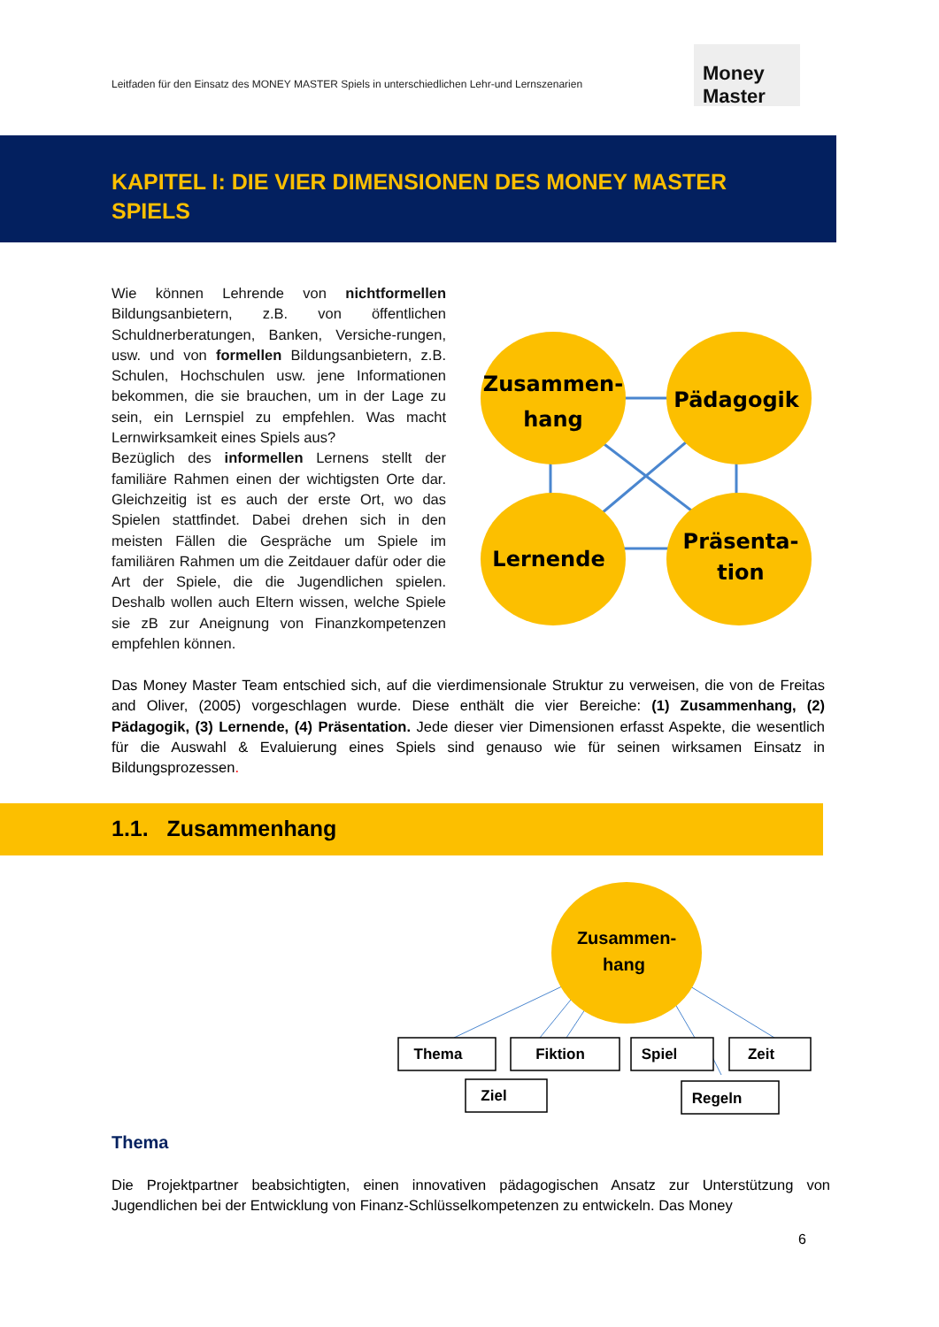Leitfaden für den Einsatz des MONEY MASTER Spiels in unterschiedlichen Lehr-und Lernszenarien
Money Master
KAPITEL I: DIE VIER DIMENSIONEN DES MONEY MASTER SPIELS
Wie können Lehrende von nichtformellen Bildungsanbietern, z.B. von öffentlichen Schuldnerberatungen, Banken, Versiche-rungen, usw. und von formellen Bildungsanbietern, z.B. Schulen, Hochschulen usw. jene Informationen bekommen, die sie brauchen, um in der Lage zu sein, ein Lernspiel zu empfehlen. Was macht Lernwirksamkeit eines Spiels aus?
Bezüglich des informellen Lernens stellt der familiäre Rahmen einen der wichtigsten Orte dar. Gleichzeitig ist es auch der erste Ort, wo das Spielen stattfindet. Dabei drehen sich in den meisten Fällen die Gespräche um Spiele im familiären Rahmen um die Zeitdauer dafür oder die Art der Spiele, die die Jugendlichen spielen. Deshalb wollen auch Eltern wissen, welche Spiele sie zB zur Aneignung von Finanzkompetenzen empfehlen können.
Zusammen-
hang
Pädagogik
Lernende
Präsenta-
tion
Das Money Master Team entschied sich, auf die vierdimensionale Struktur zu verweisen, die von de Freitas and Oliver, (2005) vorgeschlagen wurde. Diese enthält die vier Bereiche: (1) Zusammenhang, (2) Pädagogik, (3) Lernende, (4) Präsentation. Jede dieser vier Dimensionen erfasst Aspekte, die wesentlich für die Auswahl & Evaluierung eines Spiels sind genauso wie für seinen wirksamen Einsatz in Bildungsprozessen.
1.1. Zusammenhang
Zusammen-
hang
Thema
Fiktion
Spiel
Zeit
Ziel
Regeln
Thema
Die Projektpartner beabsichtigten, einen innovativen pädagogischen Ansatz zur Unterstützung von Jugendlichen bei der Entwicklung von Finanz-Schlüsselkompetenzen zu entwickeln. Das Money
6